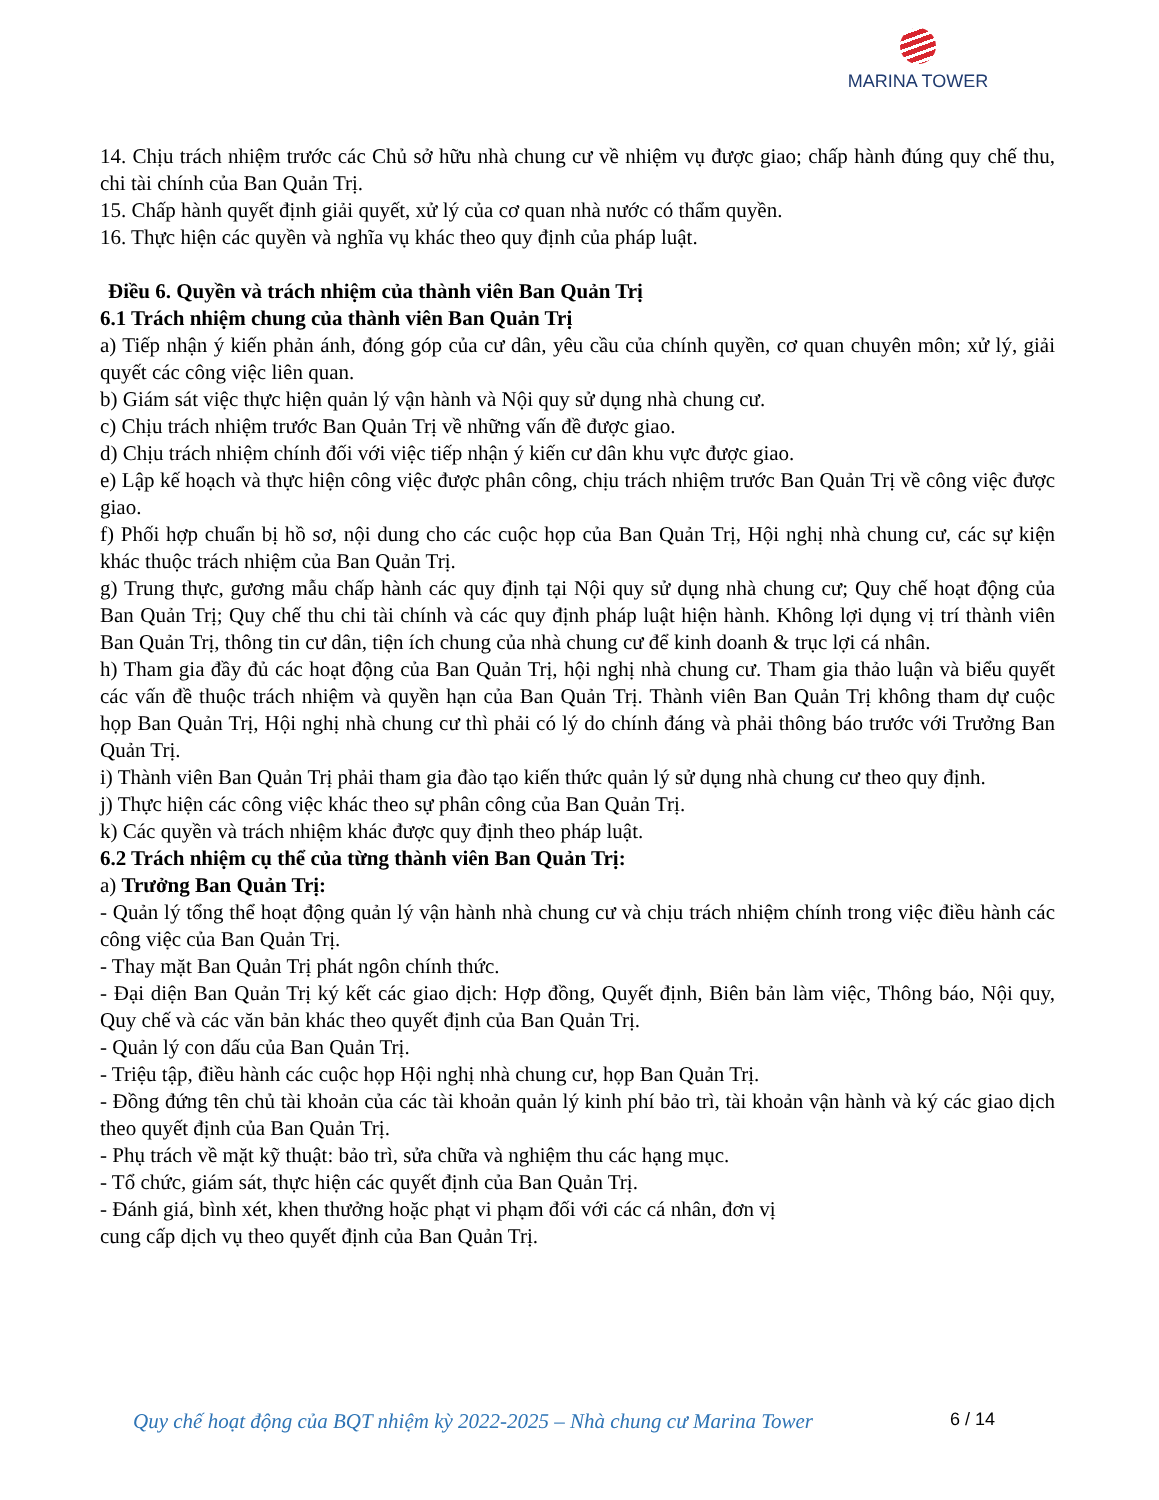MARINA TOWER
14. Chịu trách nhiệm trước các Chủ sở hữu nhà chung cư về nhiệm vụ được giao; chấp hành đúng quy chế thu, chi tài chính của Ban Quản Trị.
15. Chấp hành quyết định giải quyết, xử lý của cơ quan nhà nước có thẩm quyền.
16. Thực hiện các quyền và nghĩa vụ khác theo quy định của pháp luật.
Điều 6. Quyền và trách nhiệm của thành viên Ban Quản Trị
6.1 Trách nhiệm chung của thành viên Ban Quản Trị
a) Tiếp nhận ý kiến phản ánh, đóng góp của cư dân, yêu cầu của chính quyền, cơ quan chuyên môn; xử lý, giải quyết các công việc liên quan.
b) Giám sát việc thực hiện quản lý vận hành và Nội quy sử dụng nhà chung cư.
c) Chịu trách nhiệm trước Ban Quản Trị về những vấn đề được giao.
d) Chịu trách nhiệm chính đối với việc tiếp nhận ý kiến cư dân khu vực được giao.
e) Lập kế hoạch và thực hiện công việc được phân công, chịu trách nhiệm trước Ban Quản Trị về công việc được giao.
f) Phối hợp chuẩn bị hồ sơ, nội dung cho các cuộc họp của Ban Quản Trị, Hội nghị nhà chung cư, các sự kiện khác thuộc trách nhiệm của Ban Quản Trị.
g) Trung thực, gương mẫu chấp hành các quy định tại Nội quy sử dụng nhà chung cư; Quy chế hoạt động của Ban Quản Trị; Quy chế thu chi tài chính và các quy định pháp luật hiện hành. Không lợi dụng vị trí thành viên Ban Quản Trị, thông tin cư dân, tiện ích chung của nhà chung cư để kinh doanh & trục lợi cá nhân.
h) Tham gia đầy đủ các hoạt động của Ban Quản Trị, hội nghị nhà chung cư. Tham gia thảo luận và biểu quyết các vấn đề thuộc trách nhiệm và quyền hạn của Ban Quản Trị. Thành viên Ban Quản Trị không tham dự cuộc họp Ban Quản Trị, Hội nghị nhà chung cư thì phải có lý do chính đáng và phải thông báo trước với Trưởng Ban Quản Trị.
i) Thành viên Ban Quản Trị phải tham gia đào tạo kiến thức quản lý sử dụng nhà chung cư theo quy định.
j) Thực hiện các công việc khác theo sự phân công của Ban Quản Trị.
k) Các quyền và trách nhiệm khác được quy định theo pháp luật.
6.2 Trách nhiệm cụ thể của từng thành viên Ban Quản Trị:
a) Trưởng Ban Quản Trị:
- Quản lý tổng thể hoạt động quản lý vận hành nhà chung cư và chịu trách nhiệm chính trong việc điều hành các công việc của Ban Quản Trị.
- Thay mặt Ban Quản Trị phát ngôn chính thức.
- Đại diện Ban Quản Trị ký kết các giao dịch: Hợp đồng, Quyết định, Biên bản làm việc, Thông báo, Nội quy, Quy chế và các văn bản khác theo quyết định của Ban Quản Trị.
- Quản lý con dấu của Ban Quản Trị.
- Triệu tập, điều hành các cuộc họp Hội nghị nhà chung cư, họp Ban Quản Trị.
- Đồng đứng tên chủ tài khoản của các tài khoản quản lý kinh phí bảo trì, tài khoản vận hành và ký các giao dịch theo quyết định của Ban Quản Trị.
- Phụ trách về mặt kỹ thuật: bảo trì, sửa chữa và nghiệm thu các hạng mục.
- Tổ chức, giám sát, thực hiện các quyết định của Ban Quản Trị.
- Đánh giá, bình xét, khen thưởng hoặc phạt vi phạm đối với các cá nhân, đơn vị
cung cấp dịch vụ theo quyết định của Ban Quản Trị.
Quy chế hoạt động của BQT nhiệm kỳ 2022-2025 – Nhà chung cư Marina Tower
6 / 14